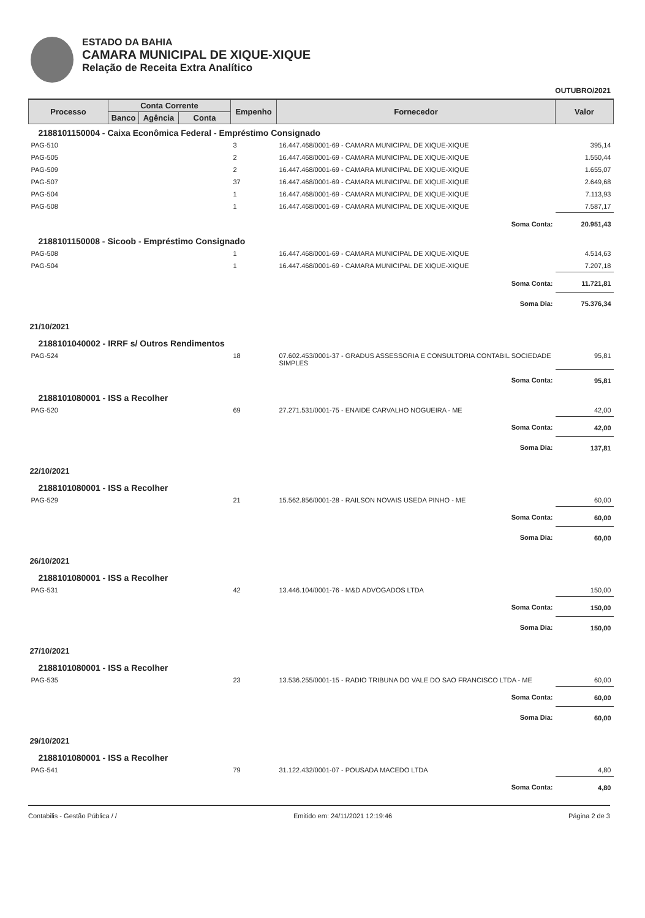ESTADO DA BAHIA
CAMARA MUNICIPAL DE XIQUE-XIQUE
Relação de Receita Extra Analítico
OUTUBRO/2021
| Processo | Conta Corrente | | | Empenho | Fornecedor | Valor |
| --- | --- | --- | --- | --- | --- | --- |
| | Banco | Agência | Conta | | | |
| 2188101150004 - Caixa Econômica Federal - Empréstimo Consignado | | | | | | |
| PAG-510 | | | | 3 | 16.447.468/0001-69 - CAMARA MUNICIPAL DE XIQUE-XIQUE | 395,14 |
| PAG-505 | | | | 2 | 16.447.468/0001-69 - CAMARA MUNICIPAL DE XIQUE-XIQUE | 1.550,44 |
| PAG-509 | | | | 2 | 16.447.468/0001-69 - CAMARA MUNICIPAL DE XIQUE-XIQUE | 1.655,07 |
| PAG-507 | | | | 37 | 16.447.468/0001-69 - CAMARA MUNICIPAL DE XIQUE-XIQUE | 2.649,68 |
| PAG-504 | | | | 1 | 16.447.468/0001-69 - CAMARA MUNICIPAL DE XIQUE-XIQUE | 7.113,93 |
| PAG-508 | | | | 1 | 16.447.468/0001-69 - CAMARA MUNICIPAL DE XIQUE-XIQUE | 7.587,17 |
| Soma Conta: | | | | | | 20.951,43 |
| 2188101150008 - Sicoob - Empréstimo Consignado | | | | | | |
| PAG-508 | | | | 1 | 16.447.468/0001-69 - CAMARA MUNICIPAL DE XIQUE-XIQUE | 4.514,63 |
| PAG-504 | | | | 1 | 16.447.468/0001-69 - CAMARA MUNICIPAL DE XIQUE-XIQUE | 7.207,18 |
| Soma Conta: | | | | | | 11.721,81 |
| Soma Dia: | | | | | | 75.376,34 |
| 21/10/2021 | | | | | | |
| 2188101040002 - IRRF s/ Outros Rendimentos | | | | | | |
| PAG-524 | | | | 18 | 07.602.453/0001-37 - GRADUS ASSESSORIA E CONSULTORIA CONTABIL SOCIEDADE SIMPLES | 95,81 |
| Soma Conta: | | | | | | 95,81 |
| 2188101080001 - ISS a Recolher | | | | | | |
| PAG-520 | | | | 69 | 27.271.531/0001-75 - ENAIDE CARVALHO NOGUEIRA - ME | 42,00 |
| Soma Conta: | | | | | | 42,00 |
| Soma Dia: | | | | | | 137,81 |
| 22/10/2021 | | | | | | |
| 2188101080001 - ISS a Recolher | | | | | | |
| PAG-529 | | | | 21 | 15.562.856/0001-28 - RAILSON NOVAIS USEDA PINHO - ME | 60,00 |
| Soma Conta: | | | | | | 60,00 |
| Soma Dia: | | | | | | 60,00 |
| 26/10/2021 | | | | | | |
| 2188101080001 - ISS a Recolher | | | | | | |
| PAG-531 | | | | 42 | 13.446.104/0001-76 - M&D ADVOGADOS LTDA | 150,00 |
| Soma Conta: | | | | | | 150,00 |
| Soma Dia: | | | | | | 150,00 |
| 27/10/2021 | | | | | | |
| 2188101080001 - ISS a Recolher | | | | | | |
| PAG-535 | | | | 23 | 13.536.255/0001-15 - RADIO TRIBUNA DO VALE DO SAO FRANCISCO LTDA - ME | 60,00 |
| Soma Conta: | | | | | | 60,00 |
| Soma Dia: | | | | | | 60,00 |
| 29/10/2021 | | | | | | |
| 2188101080001 - ISS a Recolher | | | | | | |
| PAG-541 | | | | 79 | 31.122.432/0001-07 - POUSADA MACEDO LTDA | 4,80 |
| Soma Conta: | | | | | | 4,80 |
Contabilis - Gestão Pública / / Emitido em: 24/11/2021 12:19:46 Página 2 de 3